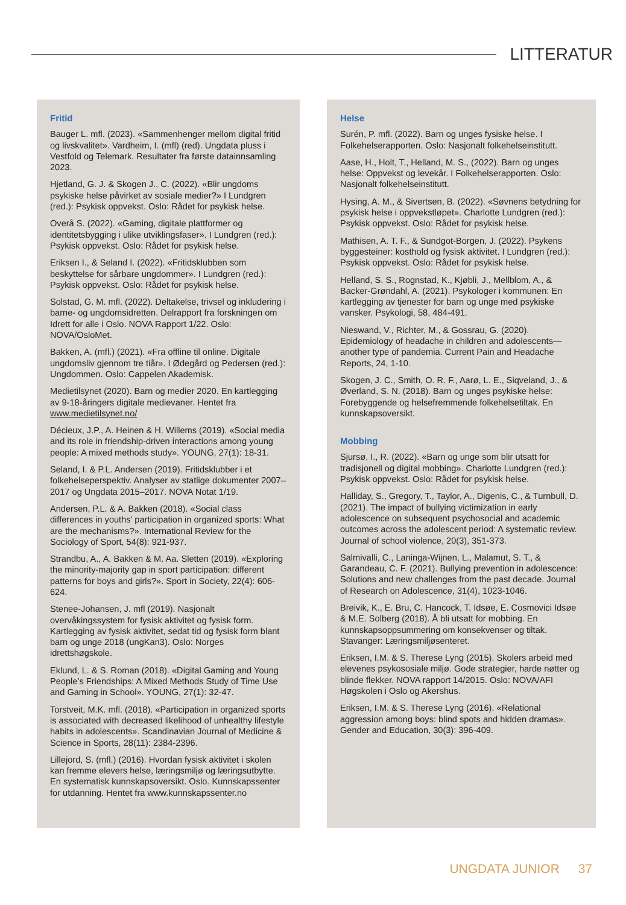LITTERATUR
Fritid
Bauger L. mfl. (2023). «Sammenhenger mellom digital fritid og livskvalitet». Vardheim, I. (mfl) (red). Ungdata pluss i Vestfold og Telemark. Resultater fra første datainnsamling 2023.
Hjetland, G. J. & Skogen J., C. (2022). «Blir ungdoms psykiske helse påvirket av sosiale medier?» I Lundgren (red.): Psykisk oppvekst. Oslo: Rådet for psykisk helse.
Overå S. (2022). «Gaming, digitale plattformer og identitetsbygging i ulike utviklingsfaser». I Lundgren (red.): Psykisk oppvekst. Oslo: Rådet for psykisk helse.
Eriksen I., & Seland I. (2022). «Fritidsklubben som beskyttelse for sårbare ungdommer». I Lundgren (red.): Psykisk oppvekst. Oslo: Rådet for psykisk helse.
Solstad, G. M. mfl. (2022). Deltakelse, trivsel og inkludering i barne- og ungdomsidretten. Delrapport fra forskningen om Idrett for alle i Oslo. NOVA Rapport 1/22. Oslo: NOVA/OsloMet.
Bakken, A. (mfl.) (2021). «Fra offline til online. Digitale ungdomsliv gjennom tre tiår». I Ødegård og Pedersen (red.): Ungdommen. Oslo: Cappelen Akademisk.
Medietilsynet (2020). Barn og medier 2020. En kartlegging av 9-18-åringers digitale medievaner. Hentet fra www.medietilsynet.no/
Décieux, J.P., A. Heinen & H. Willems (2019). «Social media and its role in friendship-driven interactions among young people: A mixed methods study». YOUNG, 27(1): 18-31.
Seland, I. & P.L. Andersen (2019). Fritidsklubber i et folkehelseperspektiv. Analyser av statlige dokumenter 2007–2017 og Ungdata 2015–2017. NOVA Notat 1/19.
Andersen, P.L. & A. Bakken (2018). «Social class differences in youths’ participation in organized sports: What are the mechanisms?». International Review for the Sociology of Sport, 54(8): 921-937.
Strandbu, A., A. Bakken & M. Aa. Sletten (2019). «Exploring the minority-majority gap in sport participation: different patterns for boys and girls?». Sport in Society, 22(4): 606-624.
Stenee-Johansen, J. mfl (2019). Nasjonalt overvåkingssystem for fysisk aktivitet og fysisk form. Kartlegging av fysisk aktivitet, sedat tid og fysisk form blant barn og unge 2018 (ungKan3). Oslo: Norges idrettshøgskole.
Eklund, L. & S. Roman (2018). «Digital Gaming and Young People’s Friendships: A Mixed Methods Study of Time Use and Gaming in School». YOUNG, 27(1): 32-47.
Torstveit, M.K. mfl. (2018). «Participation in organized sports is associated with decreased likelihood of unhealthy lifestyle habits in adolescents». Scandinavian Journal of Medicine & Science in Sports, 28(11): 2384-2396.
Lillejord, S. (mfl.) (2016). Hvordan fysisk aktivitet i skolen kan fremme elevers helse, læringsmiljø og læringsutbytte. En systematisk kunnskapsoversikt. Oslo. Kunnskapssenter for utdanning. Hentet fra www.kunnskapssenter.no
Helse
Surén, P. mfl. (2022). Barn og unges fysiske helse. I Folkehelserapporten. Oslo: Nasjonalt folkehelseinstitutt.
Aase, H., Holt, T., Helland, M. S., (2022). Barn og unges helse: Oppvekst og levekår. I Folkehelserapporten. Oslo: Nasjonalt folkehelseinstitutt.
Hysing, A. M., & Sivertsen, B. (2022). «Søvnens betydning for psykisk helse i oppvekstløpet». Charlotte Lundgren (red.): Psykisk oppvekst. Oslo: Rådet for psykisk helse.
Mathisen, A. T. F., & Sundgot-Borgen, J. (2022). Psykens byggesteiner: kosthold og fysisk aktivitet. I Lundgren (red.): Psykisk oppvekst. Oslo: Rådet for psykisk helse.
Helland, S. S., Rognstad, K., Kjøbli, J., Mellblom, A., & Backer-Grøndahl, A. (2021). Psykologer i kommunen: En kartlegging av tjenester for barn og unge med psykiske vansker. Psykologi, 58, 484-491.
Nieswand, V., Richter, M., & Gossrau, G. (2020). Epidemiology of headache in children and adolescents—another type of pandemia. Current Pain and Headache Reports, 24, 1-10.
Skogen, J. C., Smith, O. R. F., Aarø, L. E., Siqveland, J., & Øverland, S. N. (2018). Barn og unges psykiske helse: Forebyggende og helsefremmende folkehelsetiltak. En kunnskapsoversikt.
Mobbing
Sjursø, I., R. (2022). «Barn og unge som blir utsatt for tradisjonell og digital mobbing». Charlotte Lundgren (red.): Psykisk oppvekst. Oslo: Rådet for psykisk helse.
Halliday, S., Gregory, T., Taylor, A., Digenis, C., & Turnbull, D. (2021). The impact of bullying victimization in early adolescence on subsequent psychosocial and academic outcomes across the adolescent period: A systematic review. Journal of school violence, 20(3), 351-373.
Salmivalli, C., Laninga-Wijnen, L., Malamut, S. T., & Garandeau, C. F. (2021). Bullying prevention in adolescence: Solutions and new challenges from the past decade. Journal of Research on Adolescence, 31(4), 1023-1046.
Breivik, K., E. Bru, C. Hancock, T. Idsøe, E. Cosmovici Idsøe & M.E. Solberg (2018). Å bli utsatt for mobbing. En kunnskapsoppsummering om konsekvenser og tiltak. Stavanger: Læringsmiljøsenteret.
Eriksen, I.M. & S. Therese Lyng (2015). Skolers arbeid med elevenes psykososiale miljø. Gode strategier, harde nøtter og blinde flekker. NOVA rapport 14/2015. Oslo: NOVA/AFI Høgskolen i Oslo og Akershus.
Eriksen, I.M. & S. Therese Lyng (2016). «Relational aggression among boys: blind spots and hidden dramas». Gender and Education, 30(3): 396-409.
UNGDATA JUNIOR 37